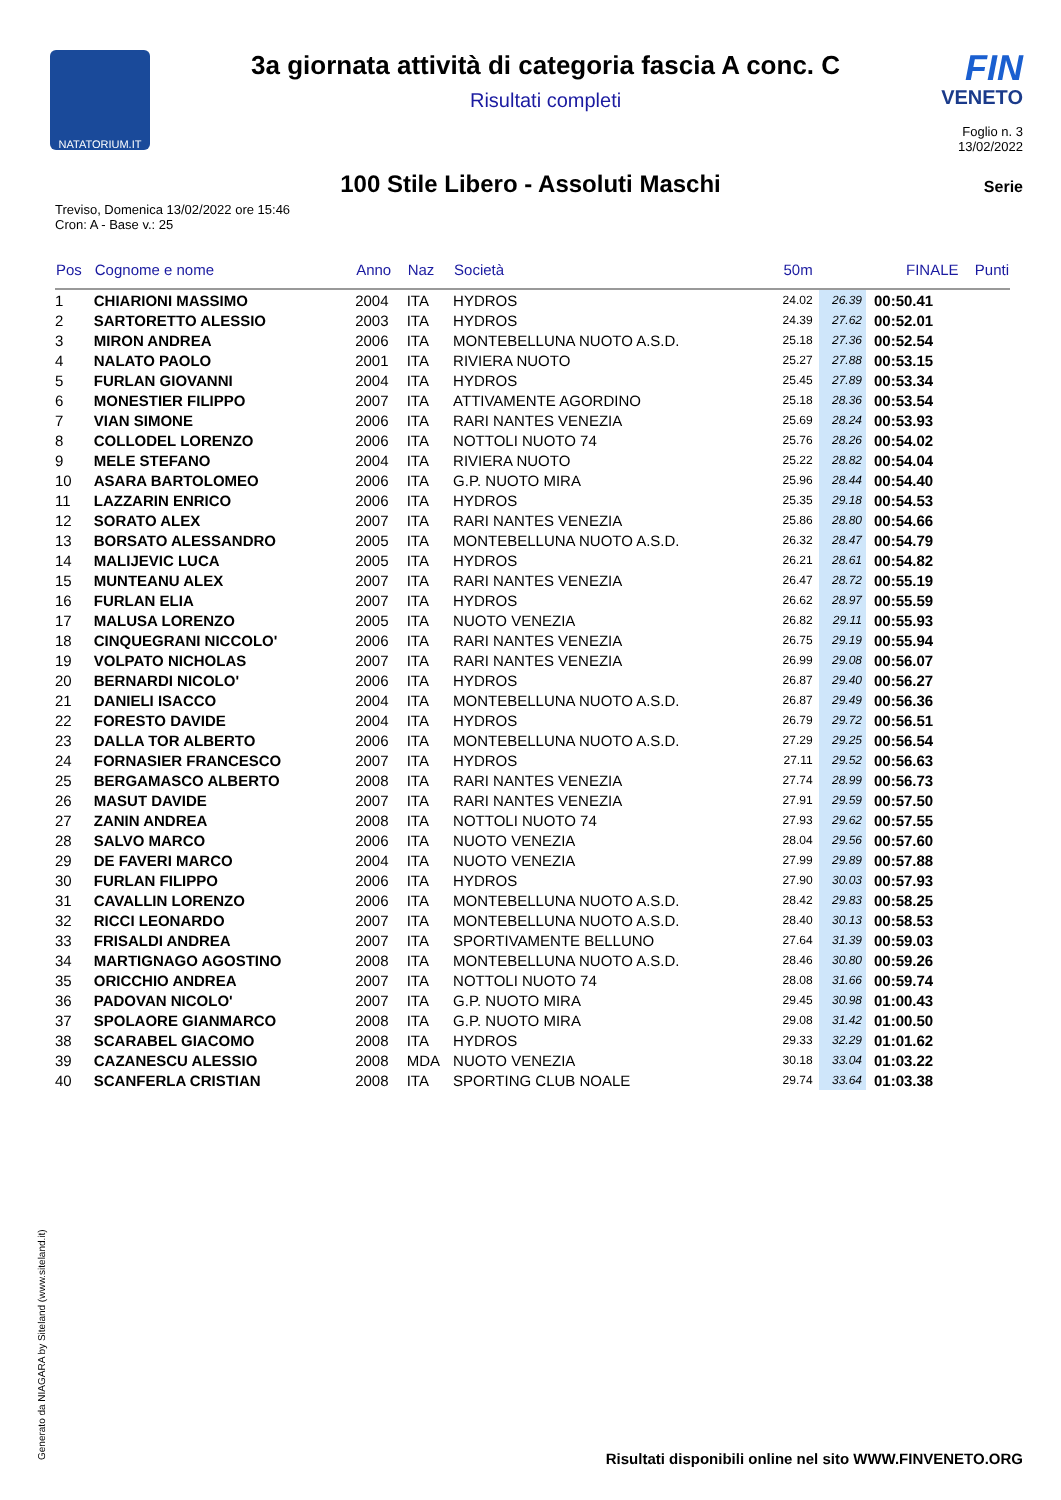NATATORIUM.IT
3a giornata attività di categoria fascia A conc. C
Risultati completi
FIN
VENETO
Foglio n. 3
13/02/2022
100 Stile Libero - Assoluti Maschi
Serie
Treviso, Domenica 13/02/2022 ore 15:46
Cron: A - Base v.: 25
| Pos | Cognome e nome | Anno | Naz | Società | 50m | | FINALE | Punti |
| --- | --- | --- | --- | --- | --- | --- | --- | --- |
| 1 | CHIARIONI MASSIMO | 2004 | ITA | HYDROS | 24.02 | 26.39 | 00:50.41 | |
| 2 | SARTORETTO ALESSIO | 2003 | ITA | HYDROS | 24.39 | 27.62 | 00:52.01 | |
| 3 | MIRON ANDREA | 2006 | ITA | MONTEBELLUNA NUOTO A.S.D. | 25.18 | 27.36 | 00:52.54 | |
| 4 | NALATO PAOLO | 2001 | ITA | RIVIERA NUOTO | 25.27 | 27.88 | 00:53.15 | |
| 5 | FURLAN GIOVANNI | 2004 | ITA | HYDROS | 25.45 | 27.89 | 00:53.34 | |
| 6 | MONESTIER FILIPPO | 2007 | ITA | ATTIVAMENTE AGORDINO | 25.18 | 28.36 | 00:53.54 | |
| 7 | VIAN SIMONE | 2006 | ITA | RARI NANTES VENEZIA | 25.69 | 28.24 | 00:53.93 | |
| 8 | COLLODEL LORENZO | 2006 | ITA | NOTTOLI NUOTO 74 | 25.76 | 28.26 | 00:54.02 | |
| 9 | MELE STEFANO | 2004 | ITA | RIVIERA NUOTO | 25.22 | 28.82 | 00:54.04 | |
| 10 | ASARA BARTOLOMEO | 2006 | ITA | G.P. NUOTO MIRA | 25.96 | 28.44 | 00:54.40 | |
| 11 | LAZZARIN ENRICO | 2006 | ITA | HYDROS | 25.35 | 29.18 | 00:54.53 | |
| 12 | SORATO ALEX | 2007 | ITA | RARI NANTES VENEZIA | 25.86 | 28.80 | 00:54.66 | |
| 13 | BORSATO ALESSANDRO | 2005 | ITA | MONTEBELLUNA NUOTO A.S.D. | 26.32 | 28.47 | 00:54.79 | |
| 14 | MALIJEVIC LUCA | 2005 | ITA | HYDROS | 26.21 | 28.61 | 00:54.82 | |
| 15 | MUNTEANU ALEX | 2007 | ITA | RARI NANTES VENEZIA | 26.47 | 28.72 | 00:55.19 | |
| 16 | FURLAN ELIA | 2007 | ITA | HYDROS | 26.62 | 28.97 | 00:55.59 | |
| 17 | MALUSA LORENZO | 2005 | ITA | NUOTO VENEZIA | 26.82 | 29.11 | 00:55.93 | |
| 18 | CINQUEGRANI NICCOLO' | 2006 | ITA | RARI NANTES VENEZIA | 26.75 | 29.19 | 00:55.94 | |
| 19 | VOLPATO NICHOLAS | 2007 | ITA | RARI NANTES VENEZIA | 26.99 | 29.08 | 00:56.07 | |
| 20 | BERNARDI NICOLO' | 2006 | ITA | HYDROS | 26.87 | 29.40 | 00:56.27 | |
| 21 | DANIELI ISACCO | 2004 | ITA | MONTEBELLUNA NUOTO A.S.D. | 26.87 | 29.49 | 00:56.36 | |
| 22 | FORESTO DAVIDE | 2004 | ITA | HYDROS | 26.79 | 29.72 | 00:56.51 | |
| 23 | DALLA TOR ALBERTO | 2006 | ITA | MONTEBELLUNA NUOTO A.S.D. | 27.29 | 29.25 | 00:56.54 | |
| 24 | FORNASIER FRANCESCO | 2007 | ITA | HYDROS | 27.11 | 29.52 | 00:56.63 | |
| 25 | BERGAMASCO ALBERTO | 2008 | ITA | RARI NANTES VENEZIA | 27.74 | 28.99 | 00:56.73 | |
| 26 | MASUT DAVIDE | 2007 | ITA | RARI NANTES VENEZIA | 27.91 | 29.59 | 00:57.50 | |
| 27 | ZANIN ANDREA | 2008 | ITA | NOTTOLI NUOTO 74 | 27.93 | 29.62 | 00:57.55 | |
| 28 | SALVO MARCO | 2006 | ITA | NUOTO VENEZIA | 28.04 | 29.56 | 00:57.60 | |
| 29 | DE FAVERI MARCO | 2004 | ITA | NUOTO VENEZIA | 27.99 | 29.89 | 00:57.88 | |
| 30 | FURLAN FILIPPO | 2006 | ITA | HYDROS | 27.90 | 30.03 | 00:57.93 | |
| 31 | CAVALLIN LORENZO | 2006 | ITA | MONTEBELLUNA NUOTO A.S.D. | 28.42 | 29.83 | 00:58.25 | |
| 32 | RICCI LEONARDO | 2007 | ITA | MONTEBELLUNA NUOTO A.S.D. | 28.40 | 30.13 | 00:58.53 | |
| 33 | FRISALDI ANDREA | 2007 | ITA | SPORTIVAMENTE BELLUNO | 27.64 | 31.39 | 00:59.03 | |
| 34 | MARTIGNAGO AGOSTINO | 2008 | ITA | MONTEBELLUNA NUOTO A.S.D. | 28.46 | 30.80 | 00:59.26 | |
| 35 | ORICCHIO ANDREA | 2007 | ITA | NOTTOLI NUOTO 74 | 28.08 | 31.66 | 00:59.74 | |
| 36 | PADOVAN NICOLO' | 2007 | ITA | G.P. NUOTO MIRA | 29.45 | 30.98 | 01:00.43 | |
| 37 | SPOLAORE GIANMARCO | 2008 | ITA | G.P. NUOTO MIRA | 29.08 | 31.42 | 01:00.50 | |
| 38 | SCARABEL GIACOMO | 2008 | ITA | HYDROS | 29.33 | 32.29 | 01:01.62 | |
| 39 | CAZANESCU ALESSIO | 2008 | MDA | NUOTO VENEZIA | 30.18 | 33.04 | 01:03.22 | |
| 40 | SCANFERLA CRISTIAN | 2008 | ITA | SPORTING CLUB NOALE | 29.74 | 33.64 | 01:03.38 | |
Generato da NIAGARA by Siteland (www.siteland.it)
Risultati disponibili online nel sito WWW.FINVENETO.ORG